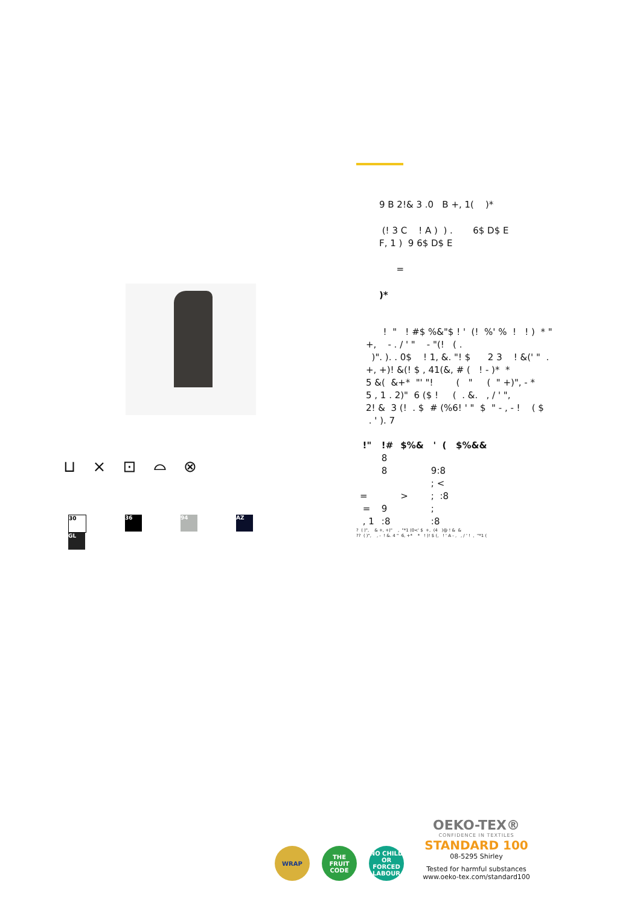⊔ ⨯ ⊡ ⌓ ⊗
30 36 94 AZ GL
9 B 2!& 3 .0 B +, 1( )*
(! 3 C ! A ) ) . 6$ D$ E F, 1 ) 9 6$ D$ E
=
)*
! " ! #$ %&"$ ! ' (! %' % ! ! ) * " +, - . / ' " - "(! ( . )". ). . 0$ ! 1, &. "! $ 2 3 ! &(' " . +, +)! &(! $ , 41(&, # ( ! - )* * 5 &( &+* "' "! ( " ( " +)", - * 5 , 1 . 2)" 6 ($ ! ( . &. , / ' ", 2! & 3 (! . $ # (%6! ' " $ " - , - ! ( $ . ' ). 7
| !" | !# | $%& | ' ( | $%&& |
| --- | --- | --- | --- | --- |
| | 8 | | | |
| | 8 | | 9:8 | |
| | | | ; < | |
| = | | > | ; :8 | |
| = | 9 | | ; | |
| , 1 | :8 | | :8 | |
? ( )", & +, +)" , "*1 (0<' $ +, (4 )@ ! & & ?? ( )", , - ! &. 4 " 6, +* * ! )! $ (, ! ' A - , , / ' ! , "*1 (
WRAP
THE FRUIT CODE
NO CHILD OR FORCED LABOUR
OEKO-TEX®
CONFIDENCE IN TEXTILES
STANDARD 100
08-5295 Shirley
Tested for harmful substances
www.oeko-tex.com/standard100